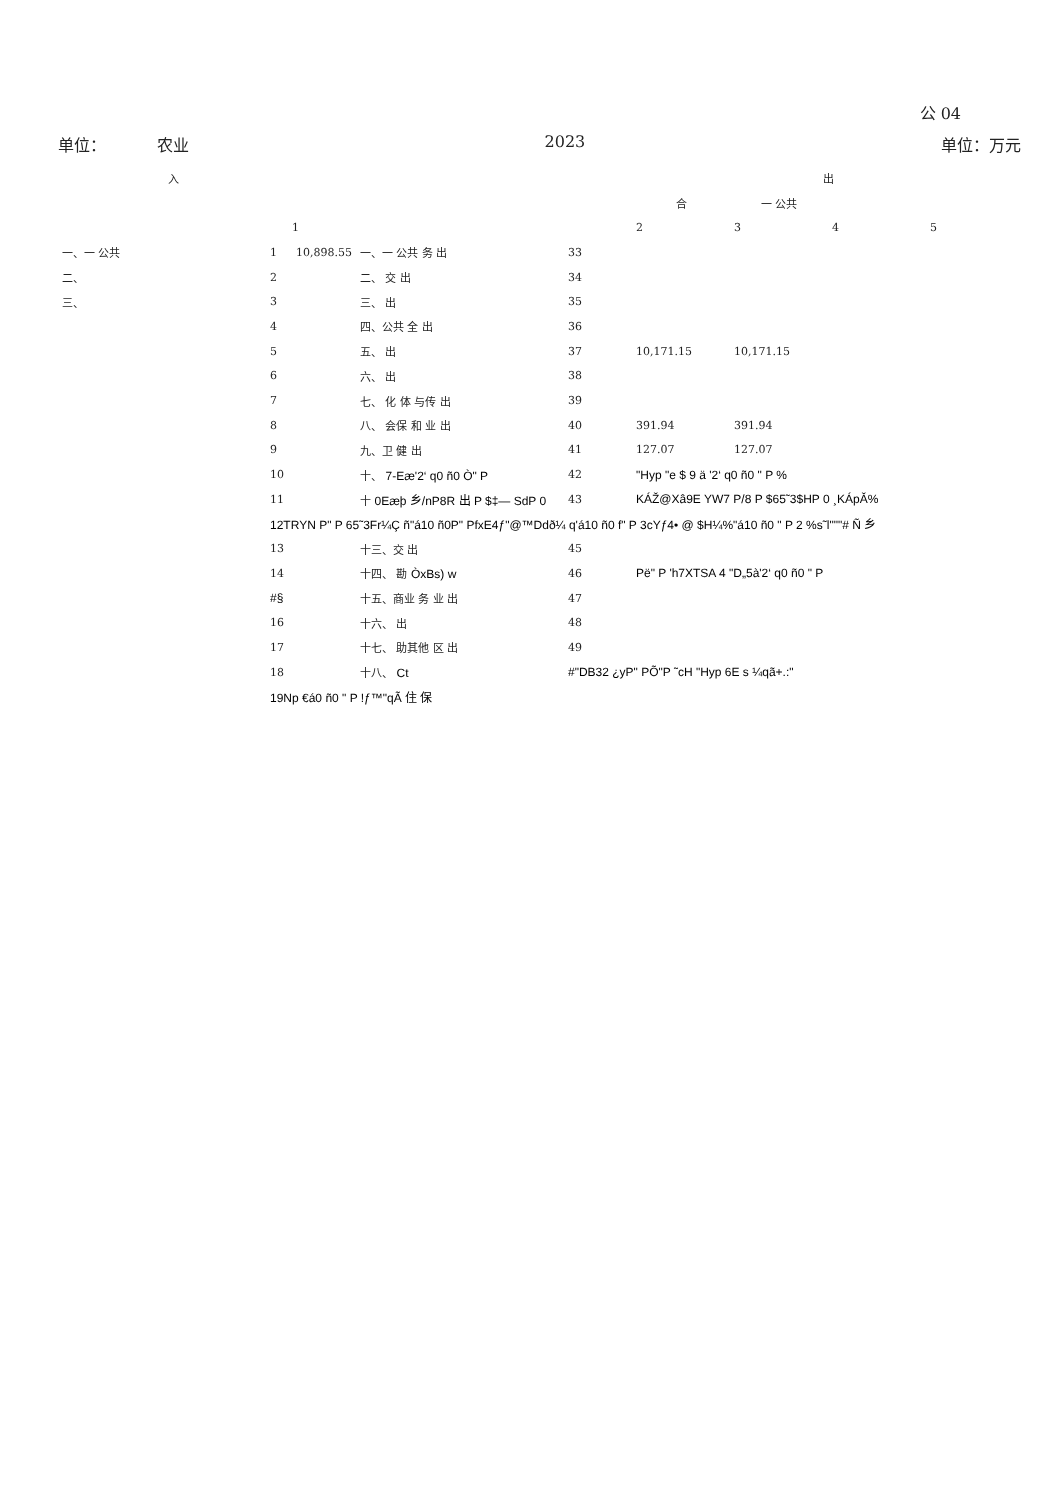公 04
单位： 农业 2023 单位：万元
| 入 | | | | | 出 | | | |
| --- | --- | --- | --- | --- | --- | --- | --- | --- |
| | | | | | 合 | 一 公共 | | |
| | | 1 | | | 2 | 3 | 4 | 5 |
| 一、一 公共 | 1 | 10,898.55 | 一、一 公共 务 出 | 33 | | | | |
| 二、 | 2 | | 二、 交 出 | 34 | | | | |
| 三、 | 3 | | 三、 出 | 35 | | | | |
| | 4 | | 四、公共 全 出 | 36 | | | | |
| | 5 | | 五、 出 | 37 | 10,171.15 | 10,171.15 | | |
| | 6 | | 六、 出 | 38 | | | | |
| | 7 | | 七、 化 体 与传 出 | 39 | | | | |
| | 8 | | 八、 会保 和 业 出 | 40 | 391.94 | 391.94 | | |
| | 9 | | 九、卫 健 出 | 41 | 127.07 | 127.07 | | |
| | 10 | | 十、 7-Eæ'2‘ q0 ñ0 Ò" P | 42 | "Hyp "e $ 9 ä '2‘ q0 ñ0 " P % | | | |
| | 11 | | 十 0Eæþ 乡/nP8R 出 P $‡— SdP 0 | 43 | KÁŽ@Xâ9E YW7 P/8 P $65˜3$HP 0 ¸KÁpǍ% | | | |
| | 12TRYN P" P 65˜3Fr¼Ç ñ"á10 ñ0P" PfxE4ƒ"@™Ddð¼ q'á10 ñ0 f" P 3cYƒ4• @ $H¼%"á10 ñ0 " P 2 %s˜l"""# Ñ 乡 | | | | | | | |
| | 13 | | 十三、交 出 | 45 | | | | |
| | 14 | | 十四、 勘 ÒxBs) w | 46 | Pë" P 'h7XTSA 4 "D„5à'2‘ q0 ñ0 " P | | | |
| | #§ | | 十五、商业 务 业 出 | 47 | | | | |
| | 16 | | 十六、 出 | 48 | | | | |
| | 17 | | 十七、 助其他 区 出 | 49 | | | | |
| | 18 | | 十八、 Ct | #"DB32 ¿yP" PÕ"P ˜cH "Hyp 6E s ¼qã+.:" | | | | |
| | 19Np €á0 ñ0 " P !ƒ™"qÃ 住 保 | | | | | | | |